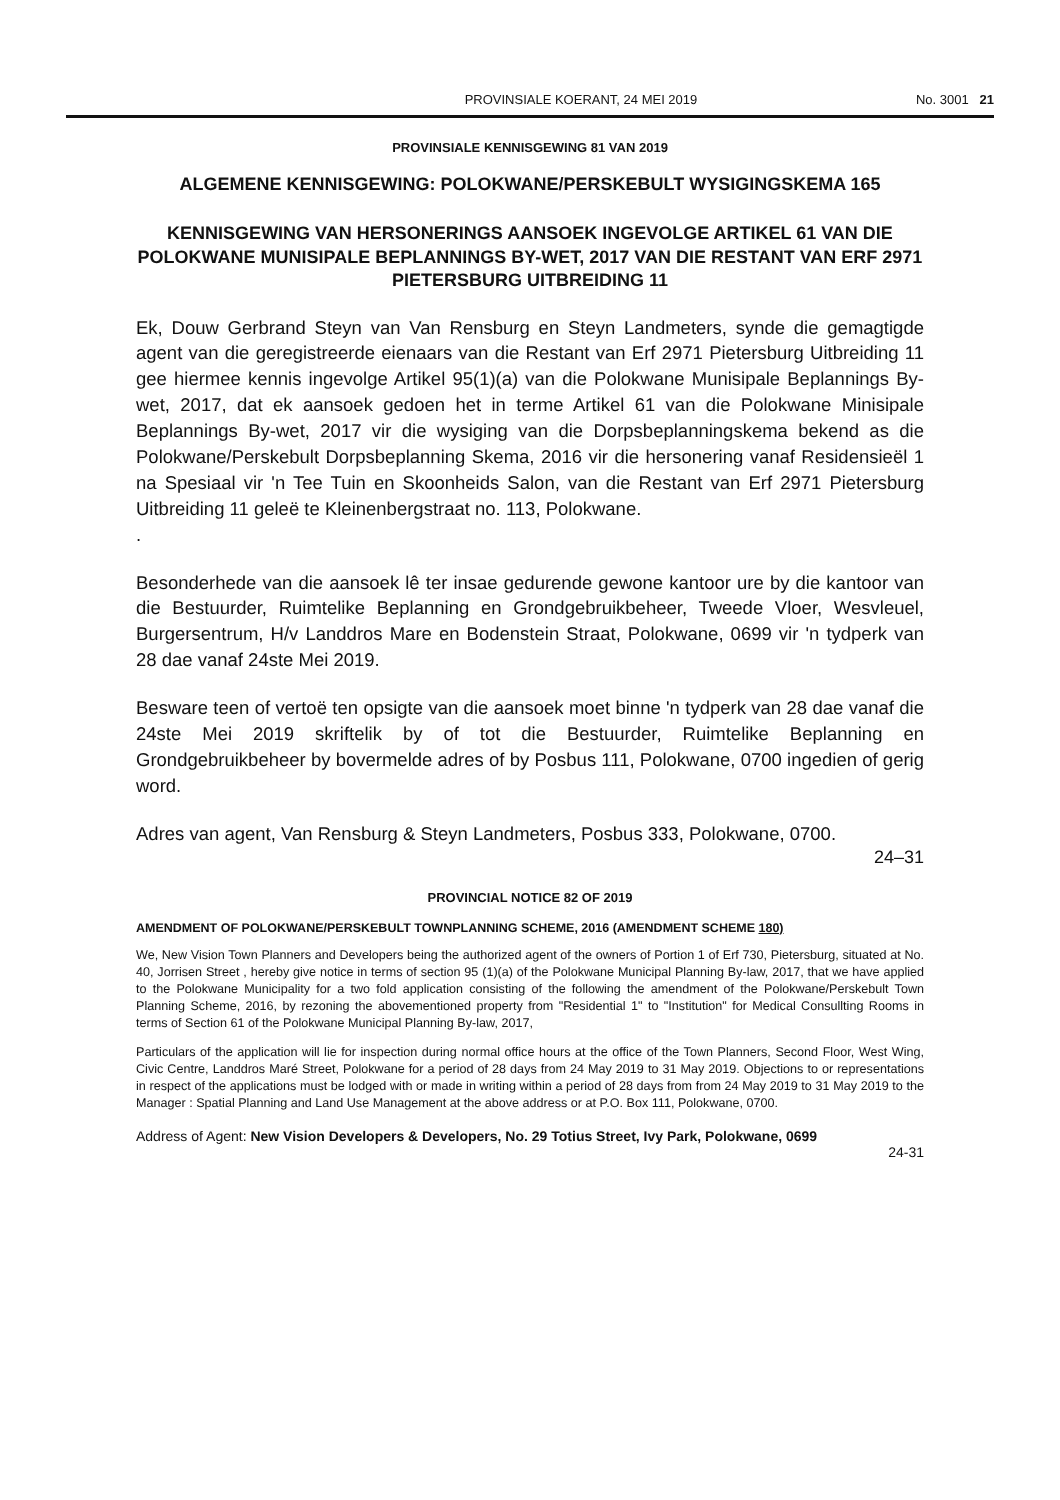PROVINSIALE KOERANT, 24 MEI 2019 No. 3001 21
PROVINSIALE KENNISGEWING 81 VAN 2019
ALGEMENE KENNISGEWING: POLOKWANE/PERSKEBULT WYSIGINGSKEMA 165
KENNISGEWING VAN HERSONERINGS AANSOEK INGEVOLGE ARTIKEL 61 VAN DIE POLOKWANE MUNISIPALE BEPLANNINGS BY-WET, 2017 VAN DIE RESTANT VAN ERF 2971 PIETERSBURG UITBREIDING 11
Ek, Douw Gerbrand Steyn van Van Rensburg en Steyn Landmeters, synde die gemagtigde agent van die geregistreerde eienaars van die Restant van Erf 2971 Pietersburg Uitbreiding 11 gee hiermee kennis ingevolge Artikel 95(1)(a) van die Polokwane Munisipale Beplannings By-wet, 2017, dat ek aansoek gedoen het in terme Artikel 61 van die Polokwane Minisipale Beplannings By-wet, 2017 vir die wysiging van die Dorpsbeplanningskema bekend as die Polokwane/Perskebult Dorpsbeplanning Skema, 2016 vir die hersonering vanaf Residensieël 1 na Spesiaal vir 'n Tee Tuin en Skoonheids Salon, van die Restant van Erf 2971 Pietersburg Uitbreiding 11 geleë te Kleinenbergstraat no. 113, Polokwane.
.
Besonderhede van die aansoek lê ter insae gedurende gewone kantoor ure by die kantoor van die Bestuurder, Ruimtelike Beplanning en Grondgebruikbeheer, Tweede Vloer, Wesvleuel, Burgersentrum, H/v Landdros Mare en Bodenstein Straat, Polokwane, 0699 vir 'n tydperk van 28 dae vanaf 24ste Mei 2019.
Besware teen of vertoë ten opsigte van die aansoek moet binne 'n tydperk van 28 dae vanaf die 24ste Mei 2019 skriftelik by of tot die Bestuurder, Ruimtelike Beplanning en Grondgebruikbeheer by bovermelde adres of by Posbus 111, Polokwane, 0700 ingedien of gerig word.
Adres van agent, Van Rensburg & Steyn Landmeters, Posbus 333, Polokwane, 0700.
24–31
PROVINCIAL NOTICE 82 OF 2019
AMENDMENT OF POLOKWANE/PERSKEBULT TOWNPLANNING SCHEME, 2016 (AMENDMENT SCHEME 180)
We, New Vision Town Planners and Developers being the authorized agent of the owners of Portion 1 of Erf 730, Pietersburg, situated at No. 40, Jorrisen Street , hereby give notice in terms of section 95 (1)(a) of the Polokwane Municipal Planning By-law, 2017, that we have applied to the Polokwane Municipality for a two fold application consisting of the following the amendment of the Polokwane/Perskebult Town Planning Scheme, 2016, by rezoning the abovementioned property from "Residential 1" to "Institution" for Medical Consullting Rooms in terms of Section 61 of the Polokwane Municipal Planning By-law, 2017,
Particulars of the application will lie for inspection during normal office hours at the office of the Town Planners, Second Floor, West Wing, Civic Centre, Landdros Maré Street, Polokwane for a period of 28 days from 24 May 2019 to 31 May 2019. Objections to or representations in respect of the applications must be lodged with or made in writing within a period of 28 days from from 24 May 2019 to 31 May 2019 to the Manager : Spatial Planning and Land Use Management at the above address or at P.O. Box 111, Polokwane, 0700.
Address of Agent: New Vision Developers & Developers, No. 29 Totius Street, Ivy Park, Polokwane, 0699
24-31